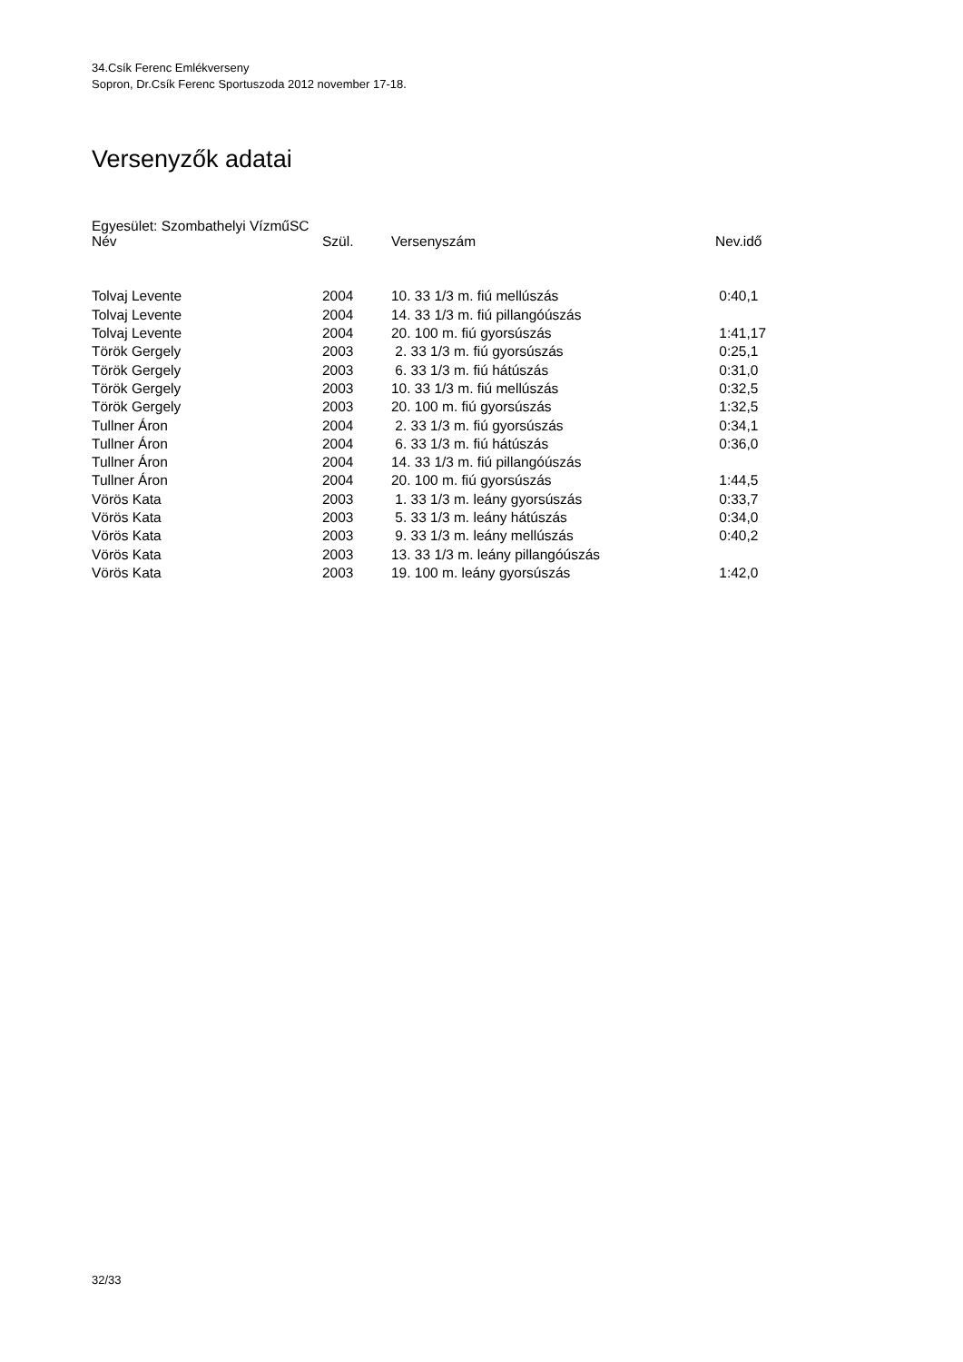34.Csík Ferenc Emlékverseny
Sopron, Dr.Csík Ferenc Sportuszoda 2012 november 17-18.
Versenyzők adatai
Egyesület: Szombathelyi VízműSC
| Név | Szül. | Versenyszám | Nev.idő |
| --- | --- | --- | --- |
| Tolvaj Levente | 2004 | 10. 33 1/3 m. fiú mellúszás | 0:40,1 |
| Tolvaj Levente | 2004 | 14. 33 1/3 m. fiú pillangóúszás | |
| Tolvaj Levente | 2004 | 20. 100 m. fiú gyorsúszás | 1:41,17 |
| Török Gergely | 2003 | 2. 33 1/3 m. fiú gyorsúszás | 0:25,1 |
| Török Gergely | 2003 | 6. 33 1/3 m. fiú hátúszás | 0:31,0 |
| Török Gergely | 2003 | 10. 33 1/3 m. fiú mellúszás | 0:32,5 |
| Török Gergely | 2003 | 20. 100 m. fiú gyorsúszás | 1:32,5 |
| Tullner Áron | 2004 | 2. 33 1/3 m. fiú gyorsúszás | 0:34,1 |
| Tullner Áron | 2004 | 6. 33 1/3 m. fiú hátúszás | 0:36,0 |
| Tullner Áron | 2004 | 14. 33 1/3 m. fiú pillangóúszás | |
| Tullner Áron | 2004 | 20. 100 m. fiú gyorsúszás | 1:44,5 |
| Vörös Kata | 2003 | 1. 33 1/3 m. leány gyorsúszás | 0:33,7 |
| Vörös Kata | 2003 | 5. 33 1/3 m. leány hátúszás | 0:34,0 |
| Vörös Kata | 2003 | 9. 33 1/3 m. leány mellúszás | 0:40,2 |
| Vörös Kata | 2003 | 13. 33 1/3 m. leány pillangóúszás | |
| Vörös Kata | 2003 | 19. 100 m. leány gyorsúszás | 1:42,0 |
32/33